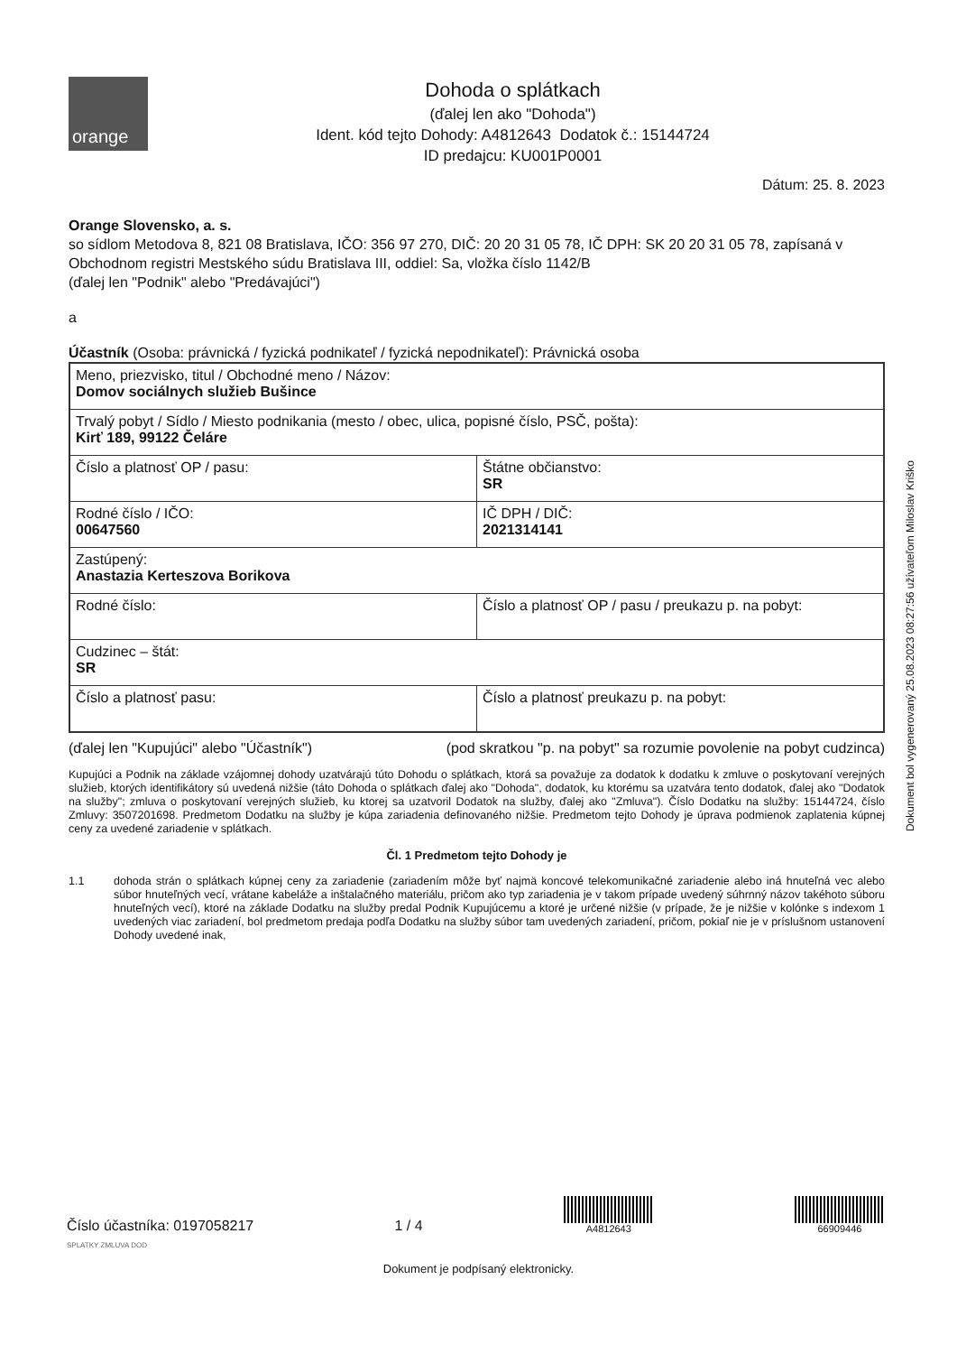orange
Dohoda o splátkach
(ďalej len ako "Dohoda")
Ident. kód tejto Dohody: A4812643 Dodatok č.: 15144724
ID predajcu: KU001P0001
Dátum: 25. 8. 2023
Orange Slovensko, a. s.
so sídlom Metodova 8, 821 08 Bratislava, IČO: 356 97 270, DIČ: 20 20 31 05 78, IČ DPH: SK 20 20 31 05 78, zapísaná v Obchodnom registri Mestského súdu Bratislava III, oddiel: Sa, vložka číslo 1142/B
(ďalej len "Podnik" alebo "Predávajúci")
a
Účastník (Osoba: právnická / fyzická podnikateľ / fyzická nepodnikateľ): Právnická osoba
| Meno, priezvisko, titul / Obchodné meno / Názov: Domov sociálnych služieb Bušince | |
| Trvalý pobyt / Sídlo / Miesto podnikania (mesto / obec, ulica, popisné číslo, PSČ, pošta): Kirť 189, 99122 Čeláre | |
| Číslo a platnosť OP / pasu: | Štátne občianstvo: SR |
| Rodné číslo / IČO: 00647560 | IČ DPH / DIČ: 2021314141 |
| Zastúpený: Anastazia Kerteszova Borikova | |
| Rodné číslo: | Číslo a platnosť OP / pasu / preukazu p. na pobyt: |
| Cudzinec – štát: SR | |
| Číslo a platnosť pasu: | Číslo a platnosť preukazu p. na pobyt: |
(ďalej len "Kupujúci" alebo "Účastník") (pod skratkou "p. na pobyt" sa rozumie povolenie na pobyt cudzinca)
Kupujúci a Podnik na základe vzájomnej dohody uzatvárajú túto Dohodu o splátkach, ktorá sa považuje za dodatok k dodatku k zmluve o poskytovaní verejných služieb, ktorých identifikátory sú uvedená nižšie (táto Dohoda o splátkach ďalej ako "Dohoda", dodatok, ku ktorému sa uzatvára tento dodatok, ďalej ako "Dodatok na služby"; zmluva o poskytovaní verejných služieb, ku ktorej sa uzatvoril Dodatok na služby, ďalej ako "Zmluva"). Číslo Dodatku na služby: 15144724, číslo Zmluvy: 3507201698. Predmetom Dodatku na služby je kúpa zariadenia definovaného nižšie. Predmetom tejto Dohody je úprava podmienok zaplatenia kúpnej ceny za uvedené zariadenie v splátkach.
Čl. 1 Predmetom tejto Dohody je
1.1 dohoda strán o splátkach kúpnej ceny za zariadenie (zariadením môže byť najmä koncové telekomunikačné zariadenie alebo iná hnuteľná vec alebo súbor hnuteľných vecí, vrátane kabeláže a inštalačného materiálu, pričom ako typ zariadenia je v takom prípade uvedený súhrnný názov takéhoto súboru hnuteľných vecí), ktoré na základe Dodatku na služby predal Podnik Kupujúcemu a ktoré je určené nižšie (v prípade, že je nižšie v kolónke s indexom 1 uvedených viac zariadení, bol predmetom predaja podľa Dodatku na služby súbor tam uvedených zariadení, pričom, pokiaľ nie je v príslušnom ustanovení Dohody uvedené inak,
Dokument bol vygenerovaný 25.08.2023 08:27:56 užívateľom Miloslav Kriško
Číslo účastníka: 0197058217 1 / 4
A4812643
66909446
SPLATKY ZMLUVA DOD
Dokument je podpísaný elektronicky.